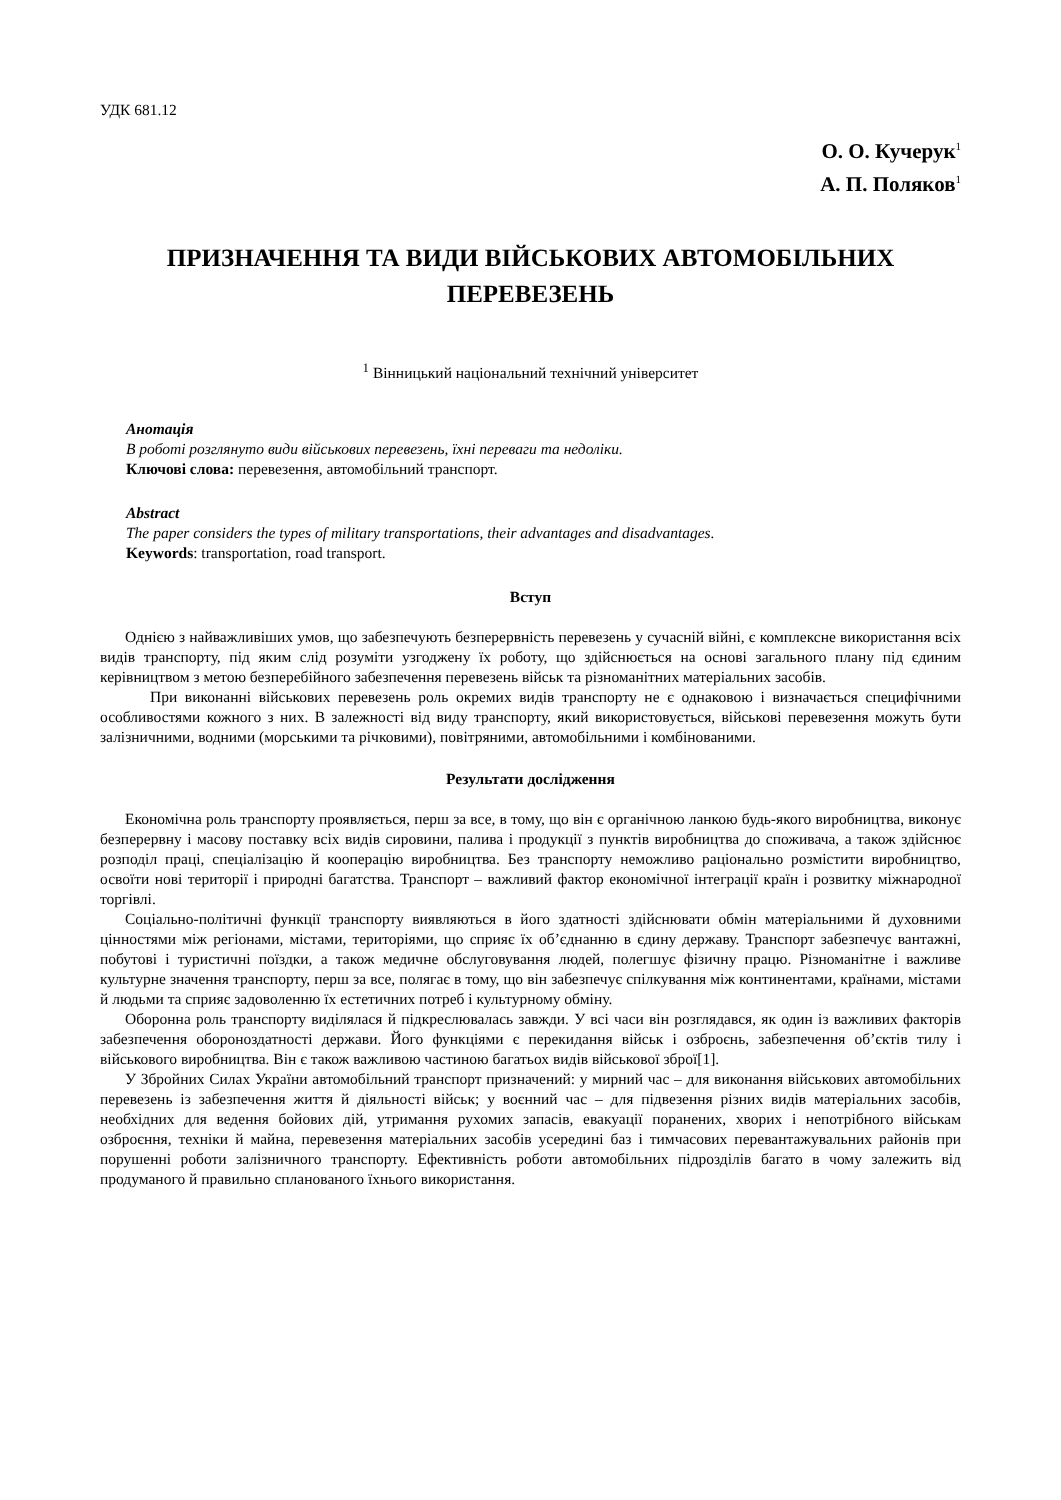УДК 681.12
О. О. Кучерук<sup>1</sup>
А. П. Поляков<sup>1</sup>
ПРИЗНАЧЕННЯ ТА ВИДИ ВІЙСЬКОВИХ АВТОМОБІЛЬНИХ ПЕРЕВЕЗЕНЬ
<sup>1</sup> Вінницький національний технічний університет
Анотація
В роботі розглянуто види військових перевезень, їхні переваги та недоліки.
Ключові слова: перевезення, автомобільний транспорт.
Abstract
The paper considers the types of military transportations, their advantages and disadvantages.
Keywords: transportation, road transport.
Вступ
Однією з найважливіших умов, що забезпечують безперервність перевезень у сучасній війні, є комплексне використання всіх видів транспорту, під яким слід розуміти узгоджену їх роботу, що здійснюється на основі загального плану під єдиним керівництвом з метою безперебійного забезпечення перевезень військ та різноманітних матеріальних засобів.
При виконанні військових перевезень роль окремих видів транспорту не є однаковою і визначається специфічними особливостями кожного з них. В залежності від виду транспорту, який використовується, військові перевезення можуть бути залізничними, водними (морськими та річковими), повітряними, автомобільними і комбінованими.
Результати дослідження
Економічна роль транспорту проявляється, перш за все, в тому, що він є органічною ланкою будь-якого виробництва, виконує безперервну і масову поставку всіх видів сировини, палива і продукції з пунктів виробництва до споживача, а також здійснює розподіл праці, спеціалізацію й кооперацію виробництва. Без транспорту неможливо раціонально розмістити виробництво, освоїти нові території і природні багатства. Транспорт – важливий фактор економічної інтеграції країн і розвитку міжнародної торгівлі.
Соціально-політичні функції транспорту виявляються в його здатності здійснювати обмін матеріальними й духовними цінностями між регіонами, містами, територіями, що сприяє їх об’єднанню в єдину державу. Транспорт забезпечує вантажні, побутові і туристичні поїздки, а також медичне обслуговування людей, полегшує фізичну працю. Різноманітне і важливе культурне значення транспорту, перш за все, полягає в тому, що він забезпечує спілкування між континентами, країнами, містами й людьми та сприяє задоволенню їх естетичних потреб і культурному обміну.
Оборонна роль транспорту виділялася й підкреслювалась завжди. У всі часи він розглядався, як один із важливих факторів забезпечення обороноздатності держави. Його функціями є перекидання військ і озброєнь, забезпечення об’єктів тилу і військового виробництва. Він є також важливою частиною багатьох видів військової зброї[1].
У Збройних Силах України автомобільний транспорт призначений: у мирний час – для виконання військових автомобільних перевезень із забезпечення життя й діяльності військ; у воєнний час – для підвезення різних видів матеріальних засобів, необхідних для ведення бойових дій, утримання рухомих запасів, евакуації поранених, хворих і непотрібного військам озброєння, техніки й майна, перевезення матеріальних засобів усередині баз і тимчасових перевантажувальних районів при порушенні роботи залізничного транспорту. Ефективність роботи автомобільних підрозділів багато в чому залежить від продуманого й правильно спланованого їхнього використання.